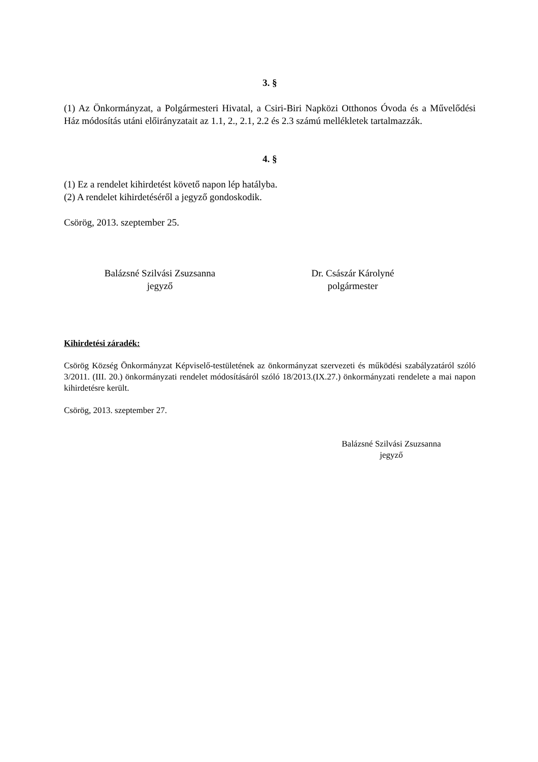3. §
(1) Az Önkormányzat, a Polgármesteri Hivatal, a Csiri-Biri Napközi Otthonos Óvoda és a Művelődési Ház módosítás utáni előirányzatait az 1.1, 2., 2.1, 2.2 és 2.3 számú mellékletek tartalmazzák.
4. §
(1) Ez a rendelet kihirdetést követő napon lép hatályba.
(2) A rendelet kihirdetéséről a jegyző gondoskodik.
Csörög, 2013. szeptember 25.
Balázsné Szilvási Zsuzsanna
jegyző
Dr. Császár Károlyné
polgármester
Kihirdetési záradék:
Csörög Község Önkormányzat Képviselő-testületének az önkormányzat szervezeti és működési szabályzatáról szóló 3/2011. (III. 20.) önkormányzati rendelet módosításáról szóló 18/2013.(IX.27.) önkormányzati rendelete a mai napon kihirdetésre került.
Csörög, 2013. szeptember 27.
Balázsné Szilvási Zsuzsanna
jegyző